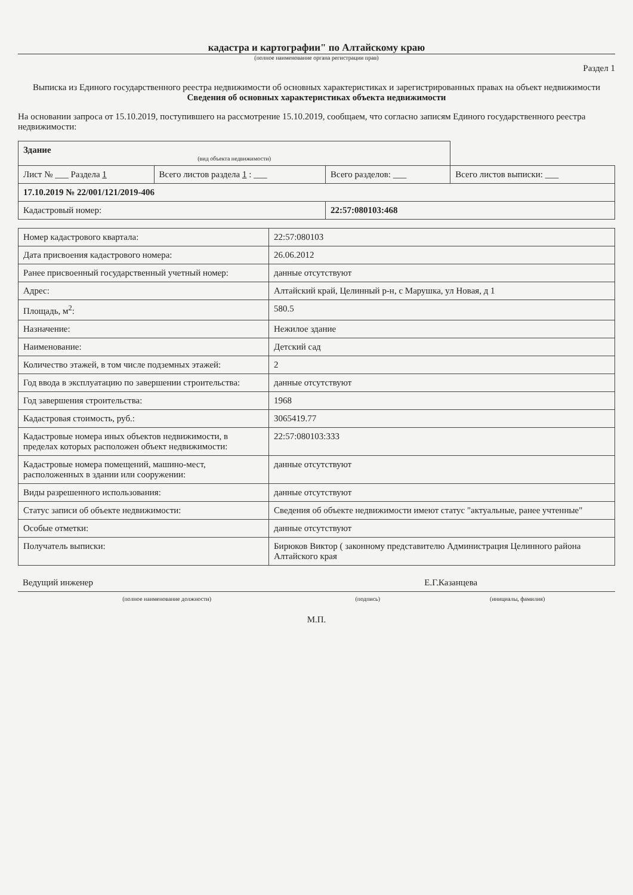кадастра и картографии" по Алтайскому краю
(полное наименование органа регистрации прав)
Раздел 1
Выписка из Единого государственного реестра недвижимости об основных характеристиках и зарегистрированных правах на объект недвижимости
Сведения об основных характеристиках объекта недвижимости
На основании запроса от 15.10.2019, поступившего на рассмотрение 15.10.2019, сообщаем, что согласно записям Единого государственного реестра недвижимости:
| Здание (вид объекта недвижимости) | | | |
| Лист № ___ Раздела 1 | Всего листов раздела 1 : ___ | Всего разделов: ___ | Всего листов выписки: ___ |
| 17.10.2019 № 22/001/121/2019-406 | | | |
| Кадастровый номер: | | 22:57:080103:468 | |
| Номер кадастрового квартала: | 22:57:080103 |
| Дата присвоения кадастрового номера: | 26.06.2012 |
| Ранее присвоенный государственный учетный номер: | данные отсутствуют |
| Адрес: | Алтайский край, Целинный р-н, с Марушка, ул Новая, д 1 |
| Площадь, м<sup>2</sup>: | 580.5 |
| Назначение: | Нежилое здание |
| Наименование: | Детский сад |
| Количество этажей, в том числе подземных этажей: | 2 |
| Год ввода в эксплуатацию по завершении строительства: | данные отсутствуют |
| Год завершения строительства: | 1968 |
| Кадастровая стоимость, руб.: | 3065419.77 |
| Кадастровые номера иных объектов недвижимости, в пределах которых расположен объект недвижимости: | 22:57:080103:333 |
| Кадастровые номера помещений, машино-мест, расположенных в здании или сооружении: | данные отсутствуют |
| Виды разрешенного использования: | данные отсутствуют |
| Статус записи об объекте недвижимости: | Сведения об объекте недвижимости имеют статус "актуальные, ранее учтенные" |
| Особые отметки: | данные отсутствуют |
| Получатель выписки: | Бирюков Виктор ( законному представителю Администрация Целинного района Алтайского края |
| Ведущий инженер | | Е.Г.Казанцева |
| (полное наименование должности) | (подпись) | (инициалы, фамилия) |
М.П.